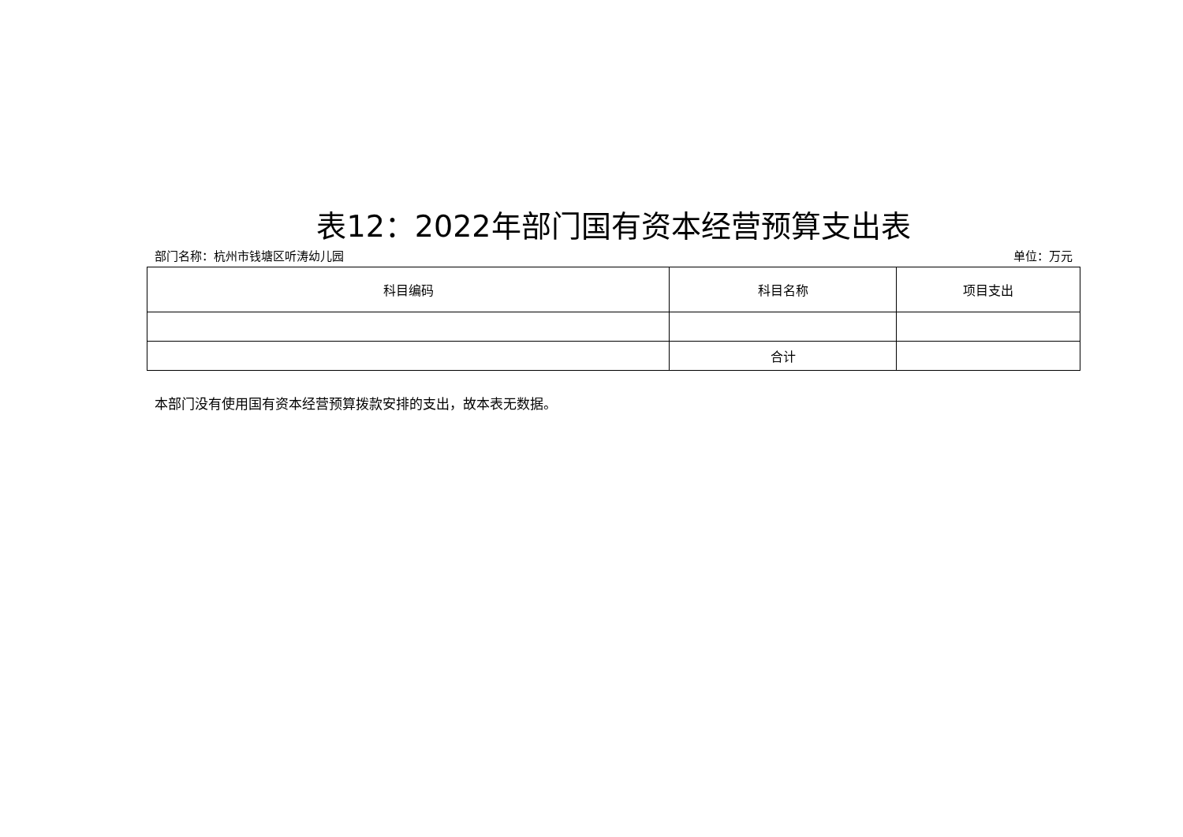表12：2022年部门国有资本经营预算支出表
部门名称：杭州市钱塘区听涛幼儿园 单位：万元
| 科目编码 | 科目名称 | 项目支出 |
| --- | --- | --- |
| | 合计 | |
本部门没有使用国有资本经营预算拨款安排的支出，故本表无数据。